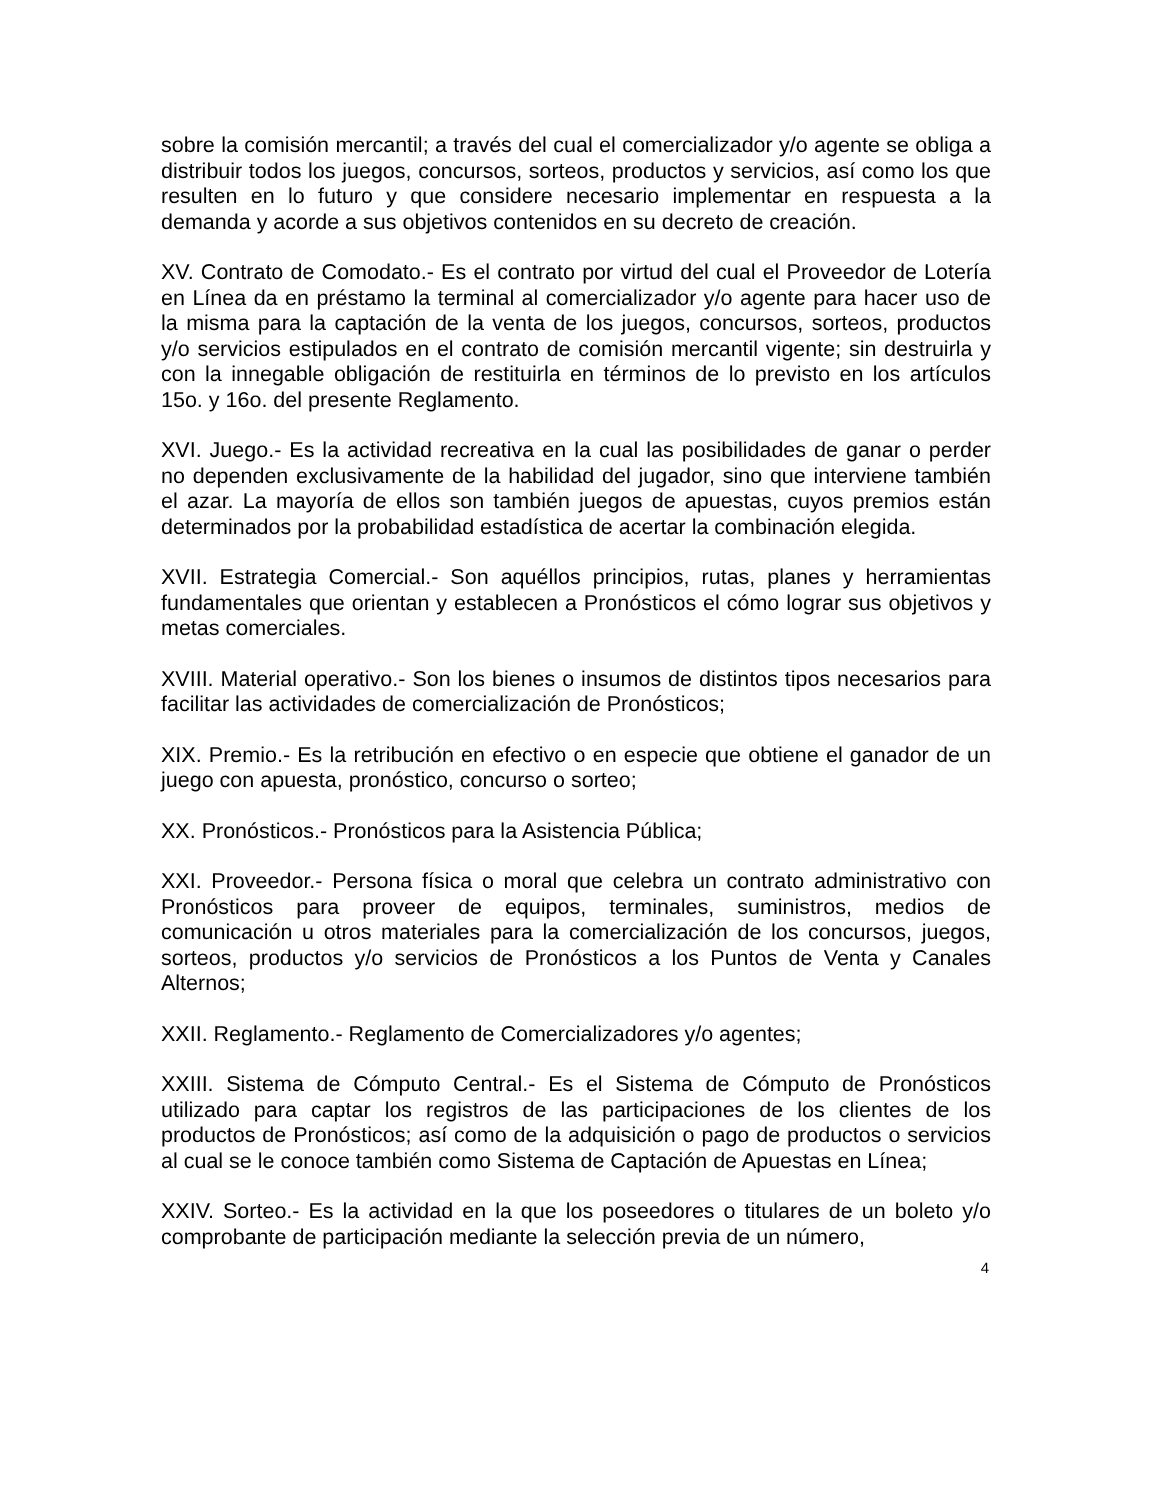sobre la comisión mercantil; a través del cual el comercializador y/o agente se obliga a distribuir todos los juegos, concursos, sorteos, productos y servicios, así como los que resulten en lo futuro y que considere necesario implementar en respuesta a la demanda y acorde a sus objetivos contenidos en su decreto de creación.
XV. Contrato de Comodato.- Es el contrato por virtud del cual el Proveedor de Lotería en Línea da en préstamo la terminal al comercializador y/o agente para hacer uso de la misma para la captación de la venta de los juegos, concursos, sorteos, productos y/o servicios estipulados en el contrato de comisión mercantil vigente; sin destruirla y con la innegable obligación de restituirla en términos de lo previsto en los artículos 15o. y 16o. del presente Reglamento.
XVI. Juego.- Es la actividad recreativa en la cual las posibilidades de ganar o perder no dependen exclusivamente de la habilidad del jugador, sino que interviene también el azar. La mayoría de ellos son también juegos de apuestas, cuyos premios están determinados por la probabilidad estadística de acertar la combinación elegida.
XVII. Estrategia Comercial.- Son aquéllos principios, rutas, planes y herramientas fundamentales que orientan y establecen a Pronósticos el cómo lograr sus objetivos y metas comerciales.
XVIII. Material operativo.- Son los bienes o insumos de distintos tipos necesarios para facilitar las actividades de comercialización de Pronósticos;
XIX. Premio.- Es la retribución en efectivo o en especie que obtiene el ganador de un juego con apuesta, pronóstico, concurso o sorteo;
XX. Pronósticos.- Pronósticos para la Asistencia Pública;
XXI. Proveedor.- Persona física o moral que celebra un contrato administrativo con Pronósticos para proveer de equipos, terminales, suministros, medios de comunicación u otros materiales para la comercialización de los concursos, juegos, sorteos, productos y/o servicios de Pronósticos a los Puntos de Venta y Canales Alternos;
XXII. Reglamento.- Reglamento de Comercializadores y/o agentes;
XXIII. Sistema de Cómputo Central.- Es el Sistema de Cómputo de Pronósticos utilizado para captar los registros de las participaciones de los clientes de los productos de Pronósticos; así como de la adquisición o pago de productos o servicios al cual se le conoce también como Sistema de Captación de Apuestas en Línea;
XXIV. Sorteo.- Es la actividad en la que los poseedores o titulares de un boleto y/o comprobante de participación mediante la selección previa de un número,
4